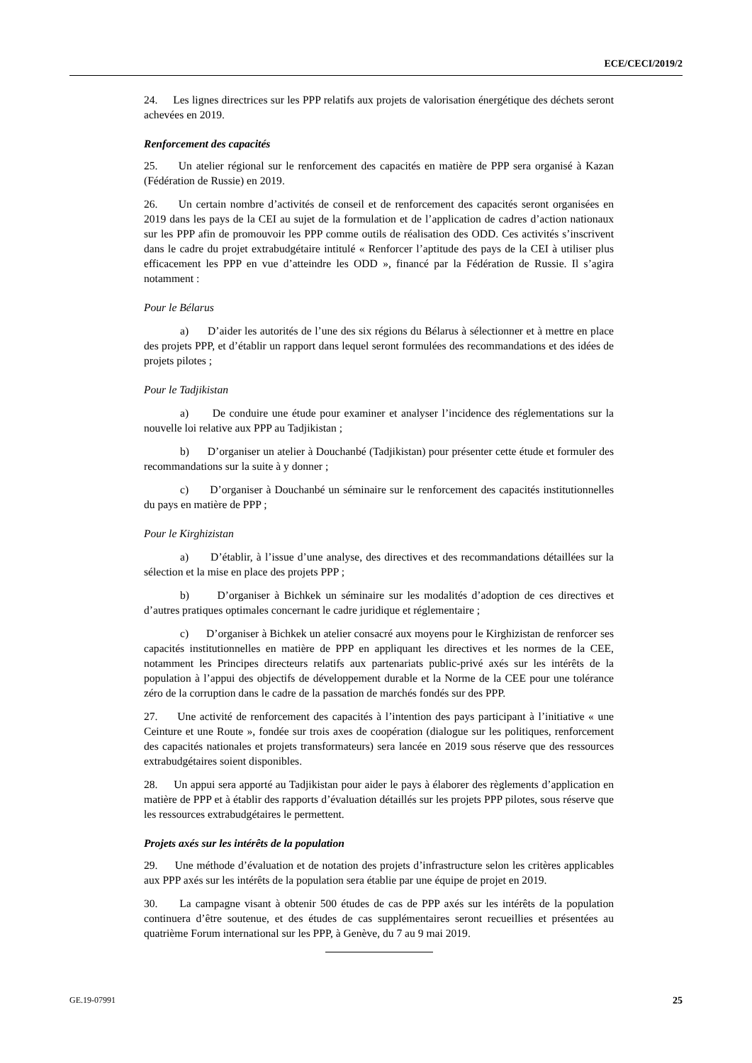ECE/CECI/2019/2
24. Les lignes directrices sur les PPP relatifs aux projets de valorisation énergétique des déchets seront achevées en 2019.
Renforcement des capacités
25. Un atelier régional sur le renforcement des capacités en matière de PPP sera organisé à Kazan (Fédération de Russie) en 2019.
26. Un certain nombre d’activités de conseil et de renforcement des capacités seront organisées en 2019 dans les pays de la CEI au sujet de la formulation et de l’application de cadres d’action nationaux sur les PPP afin de promouvoir les PPP comme outils de réalisation des ODD. Ces activités s’inscrivent dans le cadre du projet extrabudgétaire intitulé « Renforcer l’aptitude des pays de la CEI à utiliser plus efficacement les PPP en vue d’atteindre les ODD », financé par la Fédération de Russie. Il s’agira notamment :
Pour le Bélarus
a) D’aider les autorités de l’une des six régions du Bélarus à sélectionner et à mettre en place des projets PPP, et d’établir un rapport dans lequel seront formulées des recommandations et des idées de projets pilotes ;
Pour le Tadjikistan
a) De conduire une étude pour examiner et analyser l’incidence des réglementations sur la nouvelle loi relative aux PPP au Tadjikistan ;
b) D’organiser un atelier à Douchanbé (Tadjikistan) pour présenter cette étude et formuler des recommandations sur la suite à y donner ;
c) D’organiser à Douchanbé un séminaire sur le renforcement des capacités institutionnelles du pays en matière de PPP ;
Pour le Kirghizistan
a) D’établir, à l’issue d’une analyse, des directives et des recommandations détaillées sur la sélection et la mise en place des projets PPP ;
b) D’organiser à Bichkek un séminaire sur les modalités d’adoption de ces directives et d’autres pratiques optimales concernant le cadre juridique et réglementaire ;
c) D’organiser à Bichkek un atelier consacré aux moyens pour le Kirghizistan de renforcer ses capacités institutionnelles en matière de PPP en appliquant les directives et les normes de la CEE, notamment les Principes directeurs relatifs aux partenariats public-privé axés sur les intérêts de la population à l’appui des objectifs de développement durable et la Norme de la CEE pour une tolérance zéro de la corruption dans le cadre de la passation de marchés fondés sur des PPP.
27. Une activité de renforcement des capacités à l’intention des pays participant à l’initiative « une Ceinture et une Route », fondée sur trois axes de coopération (dialogue sur les politiques, renforcement des capacités nationales et projets transformateurs) sera lancée en 2019 sous réserve que des ressources extrabudgétaires soient disponibles.
28. Un appui sera apporté au Tadjikistan pour aider le pays à élaborer des règlements d’application en matière de PPP et à établir des rapports d’évaluation détaillés sur les projets PPP pilotes, sous réserve que les ressources extrabudgétaires le permettent.
Projets axés sur les intérêts de la population
29. Une méthode d’évaluation et de notation des projets d’infrastructure selon les critères applicables aux PPP axés sur les intérêts de la population sera établie par une équipe de projet en 2019.
30. La campagne visant à obtenir 500 études de cas de PPP axés sur les intérêts de la population continuera d’être soutenue, et des études de cas supplémentaires seront recueillies et présentées au quatrième Forum international sur les PPP, à Genève, du 7 au 9 mai 2019.
GE.19-07991 25